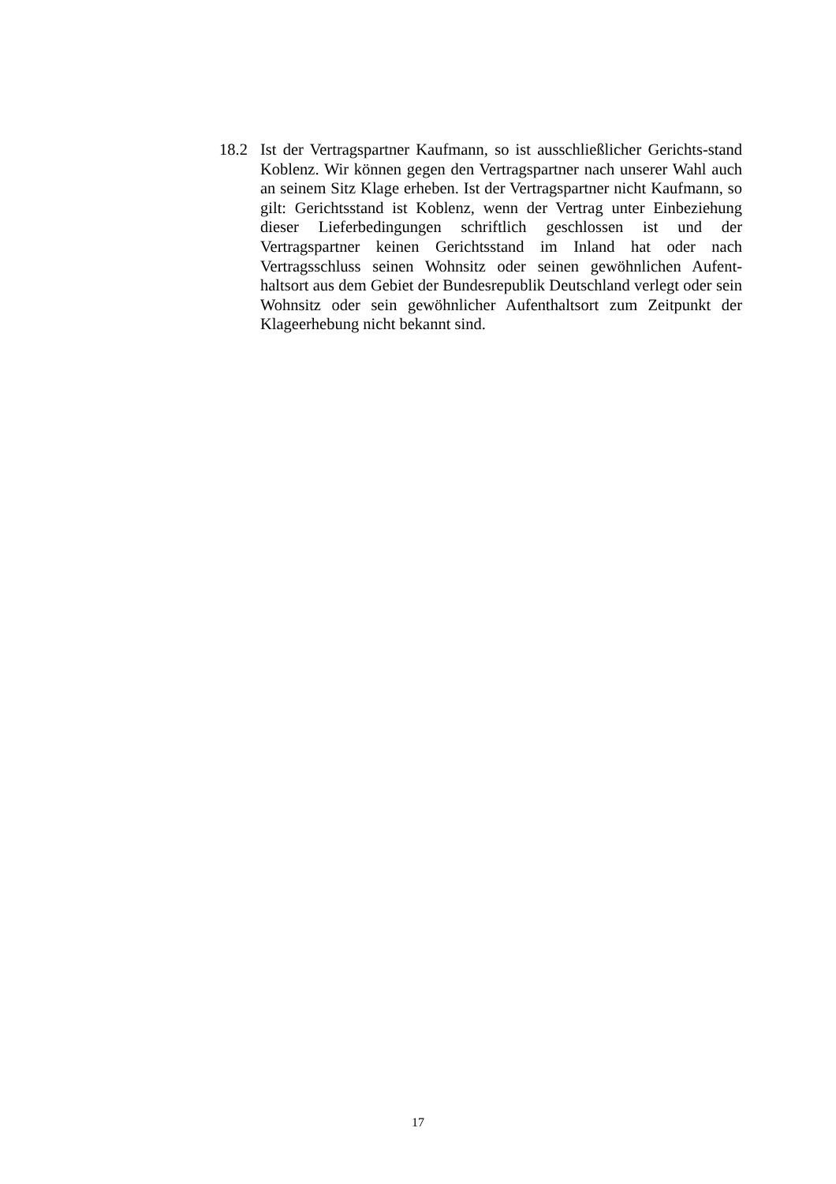18.2 Ist der Vertragspartner Kaufmann, so ist ausschließlicher Gerichts-stand Koblenz. Wir können gegen den Vertragspartner nach unserer Wahl auch an seinem Sitz Klage erheben. Ist der Vertragspartner nicht Kaufmann, so gilt: Gerichtsstand ist Koblenz, wenn der Vertrag unter Einbeziehung dieser Lieferbedingungen schriftlich geschlossen ist und der Vertragspartner keinen Gerichtsstand im Inland hat oder nach Vertragsschluss seinen Wohnsitz oder seinen gewöhnlichen Aufent-haltsort aus dem Gebiet der Bundesrepublik Deutschland verlegt oder sein Wohnsitz oder sein gewöhnlicher Aufenthaltsort zum Zeitpunkt der Klageerhebung nicht bekannt sind.
17